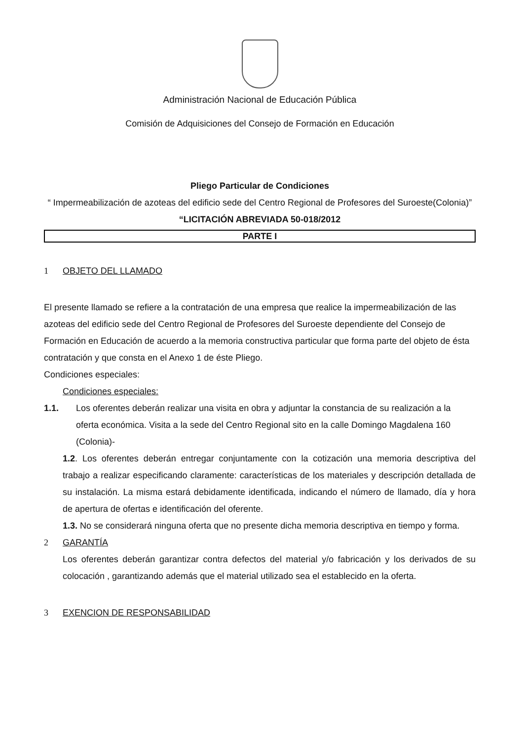Administración Nacional de Educación Pública
Comisión de Adquisiciones del Consejo de Formación en Educación
Pliego Particular de Condiciones
“ Impermeabilización de azoteas del edificio sede del Centro Regional de Profesores del Suroeste(Colonia)”
“LICITACIÓN ABREVIADA 50-018/2012
PARTE I
1 OBJETO DEL LLAMADO
El presente llamado se refiere a la contratación de una empresa que realice la impermeabilización de las azoteas del edificio sede del Centro Regional de Profesores del Suroeste dependiente del Consejo de Formación en Educación de acuerdo a la memoria constructiva particular que forma parte del objeto de ésta contratación y que consta en el Anexo 1 de éste Pliego.
Condiciones especiales:
Condiciones especiales:
1.1. Los oferentes deberán realizar una visita en obra y adjuntar la constancia de su realización a la oferta económica. Visita a la sede del Centro Regional sito en la calle Domingo Magdalena 160 (Colonia)-
1.2. Los oferentes deberán entregar conjuntamente con la cotización una memoria descriptiva del trabajo a realizar especificando claramente: características de los materiales y descripción detallada de su instalación. La misma estará debidamente identificada, indicando el número de llamado, día y hora de apertura de ofertas e identificación del oferente.
1.3. No se considerará ninguna oferta que no presente dicha memoria descriptiva en tiempo y forma.
2 GARANTÍA
Los oferentes deberán garantizar contra defectos del material y/o fabricación y los derivados de su colocación , garantizando además que el material utilizado sea el establecido en la oferta.
3 EXENCION DE RESPONSABILIDAD